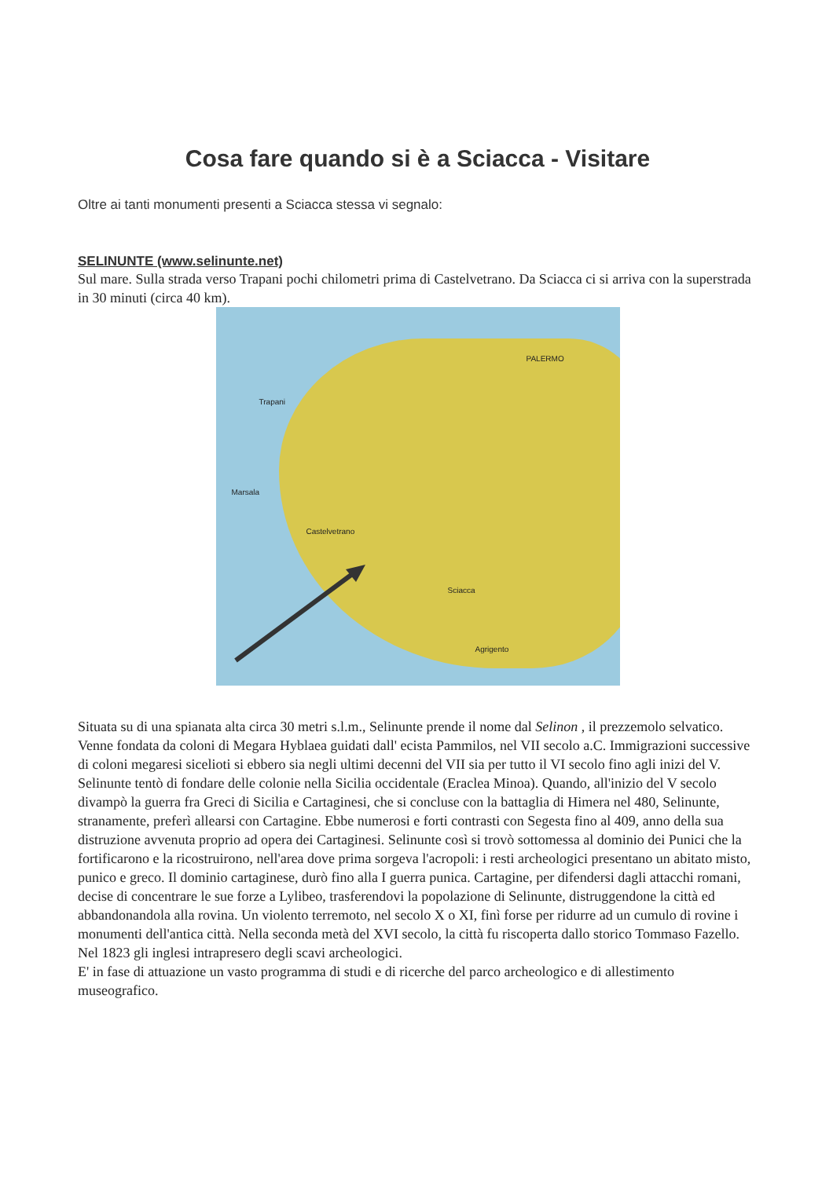Cosa fare quando si è a Sciacca - Visitare
Oltre ai tanti monumenti presenti a Sciacca stessa vi segnalo:
SELINUNTE (www.selinunte.net)
Sul mare. Sulla strada verso Trapani pochi chilometri prima di Castelvetrano. Da Sciacca ci si arriva con la superstrada in 30 minuti (circa 40 km).
Trapani
PALERMO
Marsala
Castelvetrano
Sciacca
Agrigento
Situata su di una spianata alta circa 30 metri s.l.m., Selinunte prende il nome dal Selinon , il prezzemolo selvatico. Venne fondata da coloni di Megara Hyblaea guidati dall' ecista Pammilos, nel VII secolo a.C. Immigrazioni successive di coloni megaresi sicelioti si ebbero sia negli ultimi decenni del VII sia per tutto il VI secolo fino agli inizi del V. Selinunte tentò di fondare delle colonie nella Sicilia occidentale (Eraclea Minoa). Quando, all'inizio del V secolo divampò la guerra fra Greci di Sicilia e Cartaginesi, che si concluse con la battaglia di Himera nel 480, Selinunte, stranamente, preferì allearsi con Cartagine. Ebbe numerosi e forti contrasti con Segesta fino al 409, anno della sua distruzione avvenuta proprio ad opera dei Cartaginesi. Selinunte così si trovò sottomessa al dominio dei Punici che la fortificarono e la ricostruirono, nell'area dove prima sorgeva l'acropoli: i resti archeologici presentano un abitato misto, punico e greco. Il dominio cartaginese, durò fino alla I guerra punica. Cartagine, per difendersi dagli attacchi romani, decise di concentrare le sue forze a Lylibeo, trasferendovi la popolazione di Selinunte, distruggendone la città ed abbandonandola alla rovina. Un violento terremoto, nel secolo X o XI, finì forse per ridurre ad un cumulo di rovine i monumenti dell'antica città. Nella seconda metà del XVI secolo, la città fu riscoperta dallo storico Tommaso Fazello. Nel 1823 gli inglesi intrapresero degli scavi archeologici.
E' in fase di attuazione un vasto programma di studi e di ricerche del parco archeologico e di allestimento museografico.